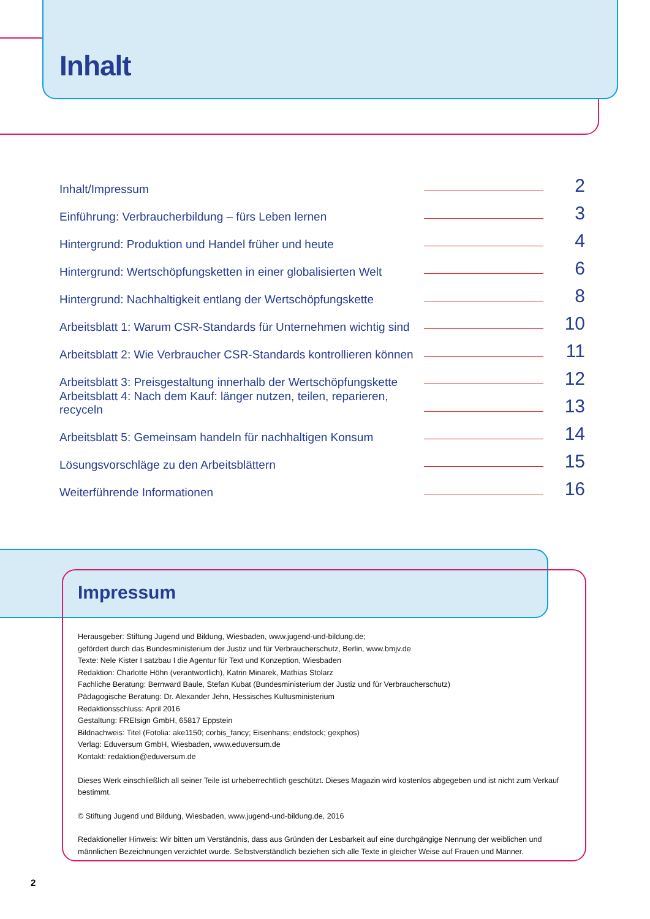Inhalt
Inhalt/Impressum 2
Einführung: Verbraucherbildung – fürs Leben lernen 3
Hintergrund: Produktion und Handel früher und heute 4
Hintergrund: Wertschöpfungsketten in einer globalisierten Welt 6
Hintergrund: Nachhaltigkeit entlang der Wertschöpfungskette 8
Arbeitsblatt 1: Warum CSR-Standards für Unternehmen wichtig sind 10
Arbeitsblatt 2: Wie Verbraucher CSR-Standards kontrollieren können 11
Arbeitsblatt 3: Preisgestaltung innerhalb der Wertschöpfungskette 12
Arbeitsblatt 4: Nach dem Kauf: länger nutzen, teilen, reparieren, recyceln 13
Arbeitsblatt 5: Gemeinsam handeln für nachhaltigen Konsum 14
Lösungsvorschläge zu den Arbeitsblättern 15
Weiterführende Informationen 16
Impressum
Herausgeber: Stiftung Jugend und Bildung, Wiesbaden, www.jugend-und-bildung.de;
gefördert durch das Bundesministerium der Justiz und für Verbraucherschutz, Berlin, www.bmjv.de
Texte: Nele Kister I satzbau I die Agentur für Text und Konzeption, Wiesbaden
Redaktion: Charlotte Höhn (verantwortlich), Katrin Minarek, Mathias Stolarz
Fachliche Beratung: Bernward Baule, Stefan Kubat (Bundesministerium der Justiz und für Verbraucherschutz)
Pädagogische Beratung: Dr. Alexander Jehn, Hessisches Kultusministerium
Redaktionsschluss: April 2016
Gestaltung: FREIsign GmbH, 65817 Eppstein
Bildnachweis: Titel (Fotolia: ake1150; corbis_fancy; Eisenhans; endstock; gexphos)
Verlag: Eduversum GmbH, Wiesbaden, www.eduversum.de
Kontakt: redaktion@eduversum.de
Dieses Werk einschließlich all seiner Teile ist urheberrechtlich geschützt. Dieses Magazin wird kostenlos abgegeben und ist nicht zum Verkauf bestimmt.
© Stiftung Jugend und Bildung, Wiesbaden, www.jugend-und-bildung.de, 2016
Redaktioneller Hinweis: Wir bitten um Verständnis, dass aus Gründen der Lesbarkeit auf eine durchgängige Nennung der weiblichen und männlichen Bezeichnungen verzichtet wurde. Selbstverständlich beziehen sich alle Texte in gleicher Weise auf Frauen und Männer.
2